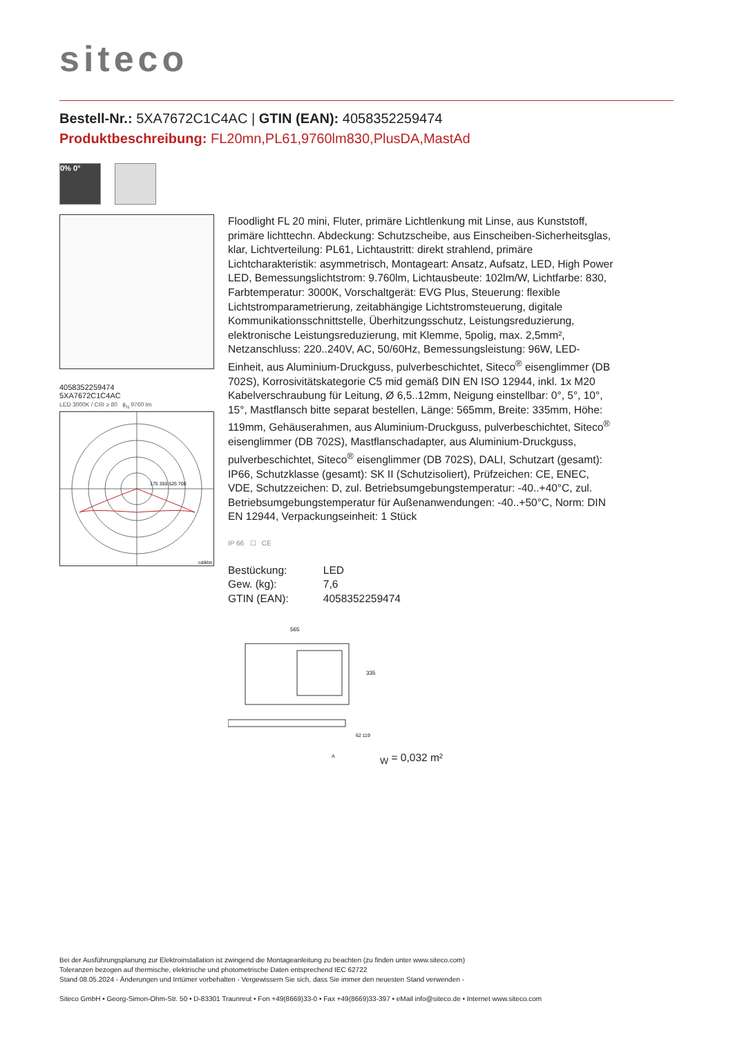siteco
Bestell-Nr.: 5XA7672C1C4AC | GTIN (EAN): 4058352259474
Produktbeschreibung: FL20mn,PL61,9760lm830,PlusDA,MastAd
0% 0°
4058352259474
5XA7672C1C4AC
LED 3000K / CRI ≥ 80 ϕ<sub>N</sub> 9760 lm
175 350 525 700
cd/klm
Floodlight FL 20 mini, Fluter, primäre Lichtlenkung mit Linse, aus Kunststoff, primäre lichttechn. Abdeckung: Schutzscheibe, aus Einscheiben-Sicherheitsglas, klar, Lichtverteilung: PL61, Lichtaustritt: direkt strahlend, primäre Lichtcharakteristik: asymmetrisch, Montageart: Ansatz, Aufsatz, LED, High Power LED, Bemessungslichtstrom: 9.760lm, Lichtausbeute: 102lm/W, Lichtfarbe: 830, Farbtemperatur: 3000K, Vorschaltgerät: EVG Plus, Steuerung: flexible Lichtstromparametrierung, zeitabhängige Lichtstromsteuerung, digitale Kommunikationsschnittstelle, Überhitzungsschutz, Leistungsreduzierung, elektronische Leistungsreduzierung, mit Klemme, 5polig, max. 2,5mm², Netzanschluss: 220..240V, AC, 50/60Hz, Bemessungsleistung: 96W, LED-Einheit, aus Aluminium-Druckguss, pulverbeschichtet, Siteco<sup>®</sup> eisenglimmer (DB 702S), Korrosivitätskategorie C5 mid gemäß DIN EN ISO 12944, inkl. 1x M20 Kabelverschraubung für Leitung, Ø 6,5..12mm, Neigung einstellbar: 0°, 5°, 10°, 15°, Mastflansch bitte separat bestellen, Länge: 565mm, Breite: 335mm, Höhe: 119mm, Gehäuserahmen, aus Aluminium-Druckguss, pulverbeschichtet, Siteco<sup>®</sup> eisenglimmer (DB 702S), Mastflanschadapter, aus Aluminium-Druckguss, pulverbeschichtet, Siteco<sup>®</sup> eisenglimmer (DB 702S), DALI, Schutzart (gesamt): IP66, Schutzklasse (gesamt): SK II (Schutzisoliert), Prüfzeichen: CE, ENEC, VDE, Schutzzeichen: D, zul. Betriebsumgebungstemperatur: -40..+40°C, zul. Betriebsumgebungstemperatur für Außenanwendungen: -40..+50°C, Norm: DIN EN 12944, Verpackungseinheit: 1 Stück
IP 66 ☐ CE
| Bestückung: | LED |
| Gew. (kg): | 7,6 |
| GTIN (EAN): | 4058352259474 |
565
335
62 119
AW = 0,032 m²
Bei der Ausführungsplanung zur Elektroinstallation ist zwingend die Montageanleitung zu beachten (zu finden unter www.siteco.com)
Toleranzen bezogen auf thermische, elektrische und photometrische Daten entsprechend IEC 62722
Stand 08.05.2024 - Änderungen und Irrtümer vorbehalten - Vergewissern Sie sich, dass Sie immer den neuesten Stand verwenden -
Siteco GmbH • Georg-Simon-Ohm-Str. 50 • D-83301 Traunreut • Fon +49(8669)33-0 • Fax +49(8669)33-397 • eMail info@siteco.de • Internet www.siteco.com